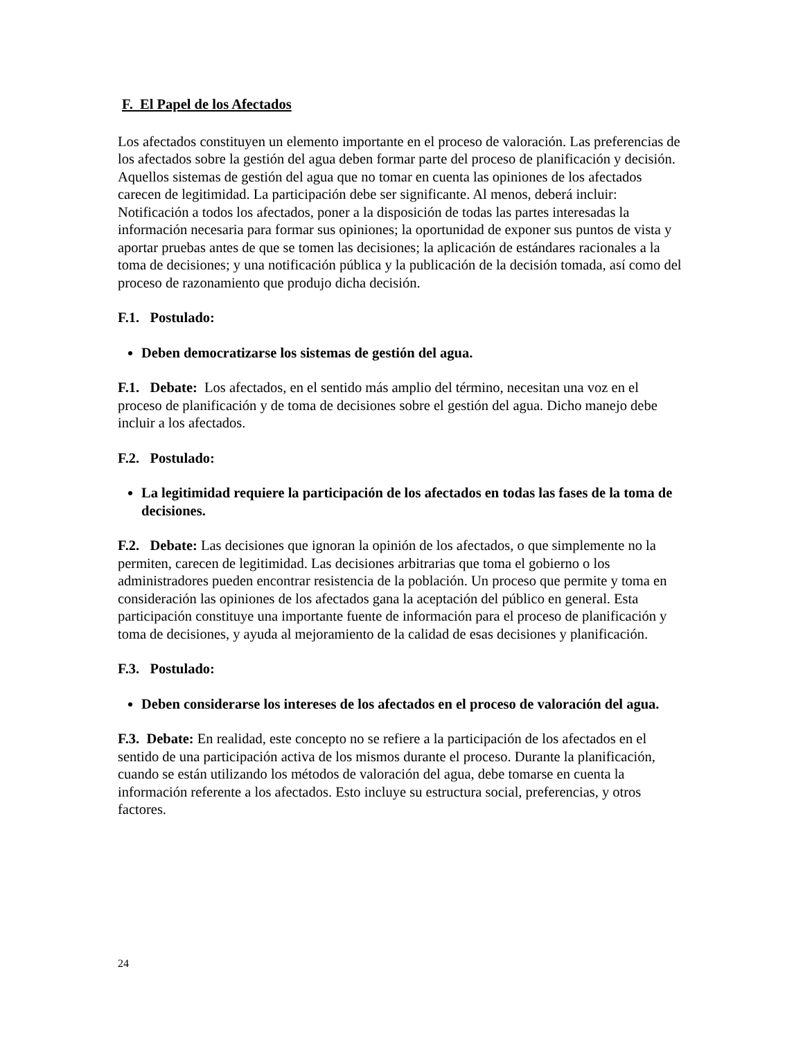F. El Papel de los Afectados
Los afectados constituyen un elemento importante en el proceso de valoración. Las preferencias de los afectados sobre la gestión del agua deben formar parte del proceso de planificación y decisión. Aquellos sistemas de gestión del agua que no tomar en cuenta las opiniones de los afectados carecen de legitimidad. La participación debe ser significante. Al menos, deberá incluir: Notificación a todos los afectados, poner a la disposición de todas las partes interesadas la información necesaria para formar sus opiniones; la oportunidad de exponer sus puntos de vista y aportar pruebas antes de que se tomen las decisiones; la aplicación de estándares racionales a la toma de decisiones; y una notificación pública y la publicación de la decisión tomada, así como del proceso de razonamiento que produjo dicha decisión.
F.1. Postulado:
Deben democratizarse los sistemas de gestión del agua.
F.1. Debate: Los afectados, en el sentido más amplio del término, necesitan una voz en el proceso de planificación y de toma de decisiones sobre el gestión del agua. Dicho manejo debe incluir a los afectados.
F.2. Postulado:
La legitimidad requiere la participación de los afectados en todas las fases de la toma de decisiones.
F.2. Debate: Las decisiones que ignoran la opinión de los afectados, o que simplemente no la permiten, carecen de legitimidad. Las decisiones arbitrarias que toma el gobierno o los administradores pueden encontrar resistencia de la población. Un proceso que permite y toma en consideración las opiniones de los afectados gana la aceptación del público en general. Esta participación constituye una importante fuente de información para el proceso de planificación y toma de decisiones, y ayuda al mejoramiento de la calidad de esas decisiones y planificación.
F.3. Postulado:
Deben considerarse los intereses de los afectados en el proceso de valoración del agua.
F.3. Debate: En realidad, este concepto no se refiere a la participación de los afectados en el sentido de una participación activa de los mismos durante el proceso. Durante la planificación, cuando se están utilizando los métodos de valoración del agua, debe tomarse en cuenta la información referente a los afectados. Esto incluye su estructura social, preferencias, y otros factores.
24